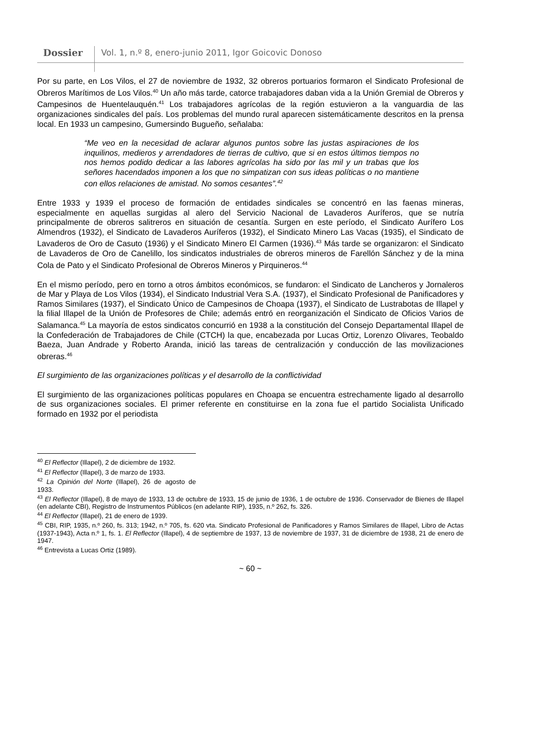Dossier Vol. 1, n.º 8, enero-junio 2011, Igor Goicovic Donoso
Por su parte, en Los Vilos, el 27 de noviembre de 1932, 32 obreros portuarios formaron el Sindicato Profesional de Obreros Marítimos de Los Vilos.<sup>40</sup> Un año más tarde, catorce trabajadores daban vida a la Unión Gremial de Obreros y Campesinos de Huentelauquén.<sup>41</sup> Los trabajadores agrícolas de la región estuvieron a la vanguardia de las organizaciones sindicales del país. Los problemas del mundo rural aparecen sistemáticamente descritos en la prensa local. En 1933 un campesino, Gumersindo Bugueño, señalaba:
“Me veo en la necesidad de aclarar algunos puntos sobre las justas aspiraciones de los inquilinos, medieros y arrendadores de tierras de cultivo, que si en estos últimos tiempos no nos hemos podido dedicar a las labores agrícolas ha sido por las mil y un trabas que los señores hacendados imponen a los que no simpatizan con sus ideas políticas o no mantiene con ellos relaciones de amistad. No somos cesantes”.<sup>42</sup>
Entre 1933 y 1939 el proceso de formación de entidades sindicales se concentró en las faenas mineras, especialmente en aquellas surgidas al alero del Servicio Nacional de Lavaderos Auríferos, que se nutría principalmente de obreros salitreros en situación de cesantía. Surgen en este período, el Sindicato Aurífero Los Almendros (1932), el Sindicato de Lavaderos Auríferos (1932), el Sindicato Minero Las Vacas (1935), el Sindicato de Lavaderos de Oro de Casuto (1936) y el Sindicato Minero El Carmen (1936).<sup>43</sup> Más tarde se organizaron: el Sindicato de Lavaderos de Oro de Canelillo, los sindicatos industriales de obreros mineros de Farellón Sánchez y de la mina Cola de Pato y el Sindicato Profesional de Obreros Mineros y Pirquineros.<sup>44</sup>
En el mismo período, pero en torno a otros ámbitos económicos, se fundaron: el Sindicato de Lancheros y Jornaleros de Mar y Playa de Los Vilos (1934), el Sindicato Industrial Vera S.A. (1937), el Sindicato Profesional de Panificadores y Ramos Similares (1937), el Sindicato Único de Campesinos de Choapa (1937), el Sindicato de Lustrabotas de Illapel y la filial Illapel de la Unión de Profesores de Chile; además entró en reorganización el Sindicato de Oficios Varios de Salamanca.<sup>45</sup> La mayoría de estos sindicatos concurrió en 1938 a la constitución del Consejo Departamental Illapel de la Confederación de Trabajadores de Chile (CTCH) la que, encabezada por Lucas Ortiz, Lorenzo Olivares, Teobaldo Baeza, Juan Andrade y Roberto Aranda, inició las tareas de centralización y conducción de las movilizaciones obreras.<sup>46</sup>
El surgimiento de las organizaciones políticas y el desarrollo de la conflictividad
El surgimiento de las organizaciones políticas populares en Choapa se encuentra estrechamente ligado al desarrollo de sus organizaciones sociales. El primer referente en constituirse en la zona fue el partido Socialista Unificado formado en 1932 por el periodista
<sup>40</sup> El Reflector (Illapel), 2 de diciembre de 1932.
<sup>41</sup> El Reflector (Illapel), 3 de marzo de 1933.
<sup>42</sup> La Opinión del Norte (Illapel), 26 de agosto de 1933.
<sup>43</sup> El Reflector (Illapel), 8 de mayo de 1933, 13 de octubre de 1933, 15 de junio de 1936, 1 de octubre de 1936. Conservador de Bienes de Illapel (en adelante CBI), Registro de Instrumentos Públicos (en adelante RIP), 1935, n.º 262, fs. 326.
<sup>44</sup> El Reflector (Illapel), 21 de enero de 1939.
<sup>45</sup> CBI, RIP, 1935, n.º 260, fs. 313; 1942, n.º 705, fs. 620 vta. Sindicato Profesional de Panificadores y Ramos Similares de Illapel, Libro de Actas (1937-1943), Acta n.º 1, fs. 1. El Reflector (Illapel), 4 de septiembre de 1937, 13 de noviembre de 1937, 31 de diciembre de 1938, 21 de enero de 1947.
<sup>46</sup> Entrevista a Lucas Ortiz (1989).
~ 60 ~